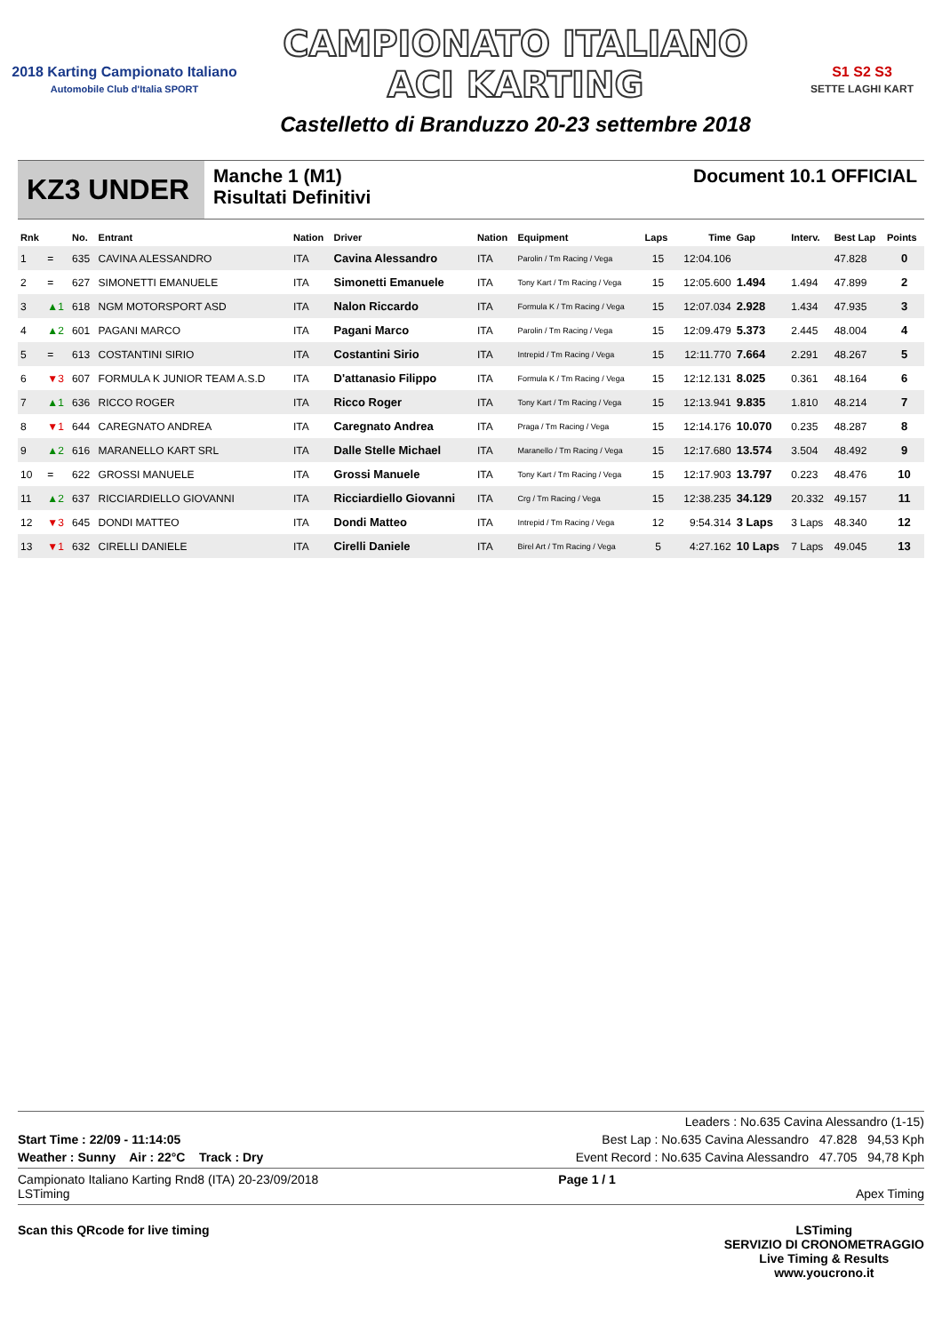2018 Karting Campionato Italiano
Automobile Club d'Italia SPORT
CAMPIONATO ITALIANO
ACI KARTING
Castelletto di Branduzzo 20-23 settembre 2018
S1 S2 S3
SETTE LAGHI KART
KZ3 UNDER
Manche 1 (M1)
Risultati Definitivi
Document 10.1 OFFICIAL
| Rnk | | No. | Entrant | Nation | Driver | Nation | Equipment | Laps | Time | Gap | Interv. | Best Lap | Points |
| --- | --- | --- | --- | --- | --- | --- | --- | --- | --- | --- | --- | --- | --- |
| 1 | = | 635 | CAVINA ALESSANDRO | ITA | Cavina Alessandro | ITA | Parolin / Tm Racing / Vega | 15 | 12:04.106 | | | 47.828 | 0 |
| 2 | = | 627 | SIMONETTI EMANUELE | ITA | Simonetti Emanuele | ITA | Tony Kart / Tm Racing / Vega | 15 | 12:05.600 | 1.494 | 1.494 | 47.899 | 2 |
| 3 | ▲1 | 618 | NGM MOTORSPORT ASD | ITA | Nalon Riccardo | ITA | Formula K / Tm Racing / Vega | 15 | 12:07.034 | 2.928 | 1.434 | 47.935 | 3 |
| 4 | ▲2 | 601 | PAGANI MARCO | ITA | Pagani Marco | ITA | Parolin / Tm Racing / Vega | 15 | 12:09.479 | 5.373 | 2.445 | 48.004 | 4 |
| 5 | = | 613 | COSTANTINI SIRIO | ITA | Costantini Sirio | ITA | Intrepid / Tm Racing / Vega | 15 | 12:11.770 | 7.664 | 2.291 | 48.267 | 5 |
| 6 | ▼3 | 607 | FORMULA K JUNIOR TEAM A.S.D | ITA | D'attanasio Filippo | ITA | Formula K / Tm Racing / Vega | 15 | 12:12.131 | 8.025 | 0.361 | 48.164 | 6 |
| 7 | ▲1 | 636 | RICCO ROGER | ITA | Ricco Roger | ITA | Tony Kart / Tm Racing / Vega | 15 | 12:13.941 | 9.835 | 1.810 | 48.214 | 7 |
| 8 | ▼1 | 644 | CAREGNATO ANDREA | ITA | Caregnato Andrea | ITA | Praga / Tm Racing / Vega | 15 | 12:14.176 | 10.070 | 0.235 | 48.287 | 8 |
| 9 | ▲2 | 616 | MARANELLO KART SRL | ITA | Dalle Stelle Michael | ITA | Maranello / Tm Racing / Vega | 15 | 12:17.680 | 13.574 | 3.504 | 48.492 | 9 |
| 10 | = | 622 | GROSSI MANUELE | ITA | Grossi Manuele | ITA | Tony Kart / Tm Racing / Vega | 15 | 12:17.903 | 13.797 | 0.223 | 48.476 | 10 |
| 11 | ▲2 | 637 | RICCIARDIELLO GIOVANNI | ITA | Ricciardiello Giovanni | ITA | Crg / Tm Racing / Vega | 15 | 12:38.235 | 34.129 | 20.332 | 49.157 | 11 |
| 12 | ▼3 | 645 | DONDI MATTEO | ITA | Dondi Matteo | ITA | Intrepid / Tm Racing / Vega | 12 | 9:54.314 | 3 Laps | 3 Laps | 48.340 | 12 |
| 13 | ▼1 | 632 | CIRELLI DANIELE | ITA | Cirelli Daniele | ITA | Birel Art / Tm Racing / Vega | 5 | 4:27.162 | 10 Laps | 7 Laps | 49.045 | 13 |
Leaders : No.635 Cavina Alessandro (1-15)
Start Time : 22/09 - 11:14:05 Best Lap : No.635 Cavina Alessandro 47.828 94,53 Kph
Weather : Sunny Air : 22°C Track : Dry Event Record : No.635 Cavina Alessandro 47.705 94,78 Kph
Campionato Italiano Karting Rnd8 (ITA) 20-23/09/2018
LSTiming Page 1 / 1
Apex Timing
Scan this QRcode for live timing LSTiming
SERVIZIO DI CRONOMETRAGGIO
Live Timing & Results
www.youcrono.it